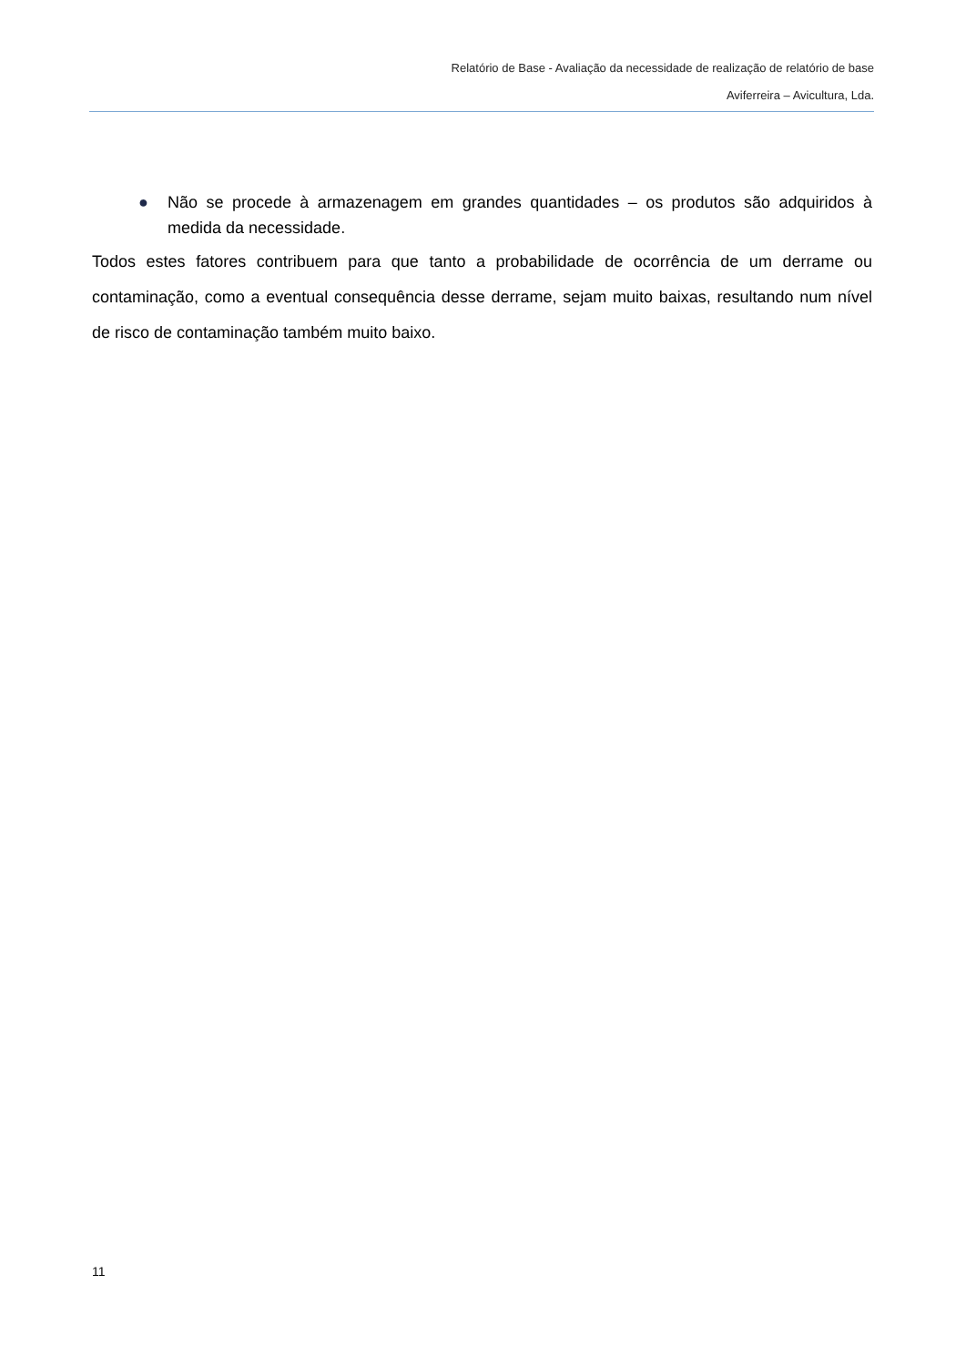Relatório de Base - Avaliação da necessidade de realização de relatório de base
Aviferreira – Avicultura, Lda.
● Não se procede à armazenagem em grandes quantidades – os produtos são adquiridos à medida da necessidade.
Todos estes fatores contribuem para que tanto a probabilidade de ocorrência de um derrame ou contaminação, como a eventual consequência desse derrame, sejam muito baixas, resultando num nível de risco de contaminação também muito baixo.
11